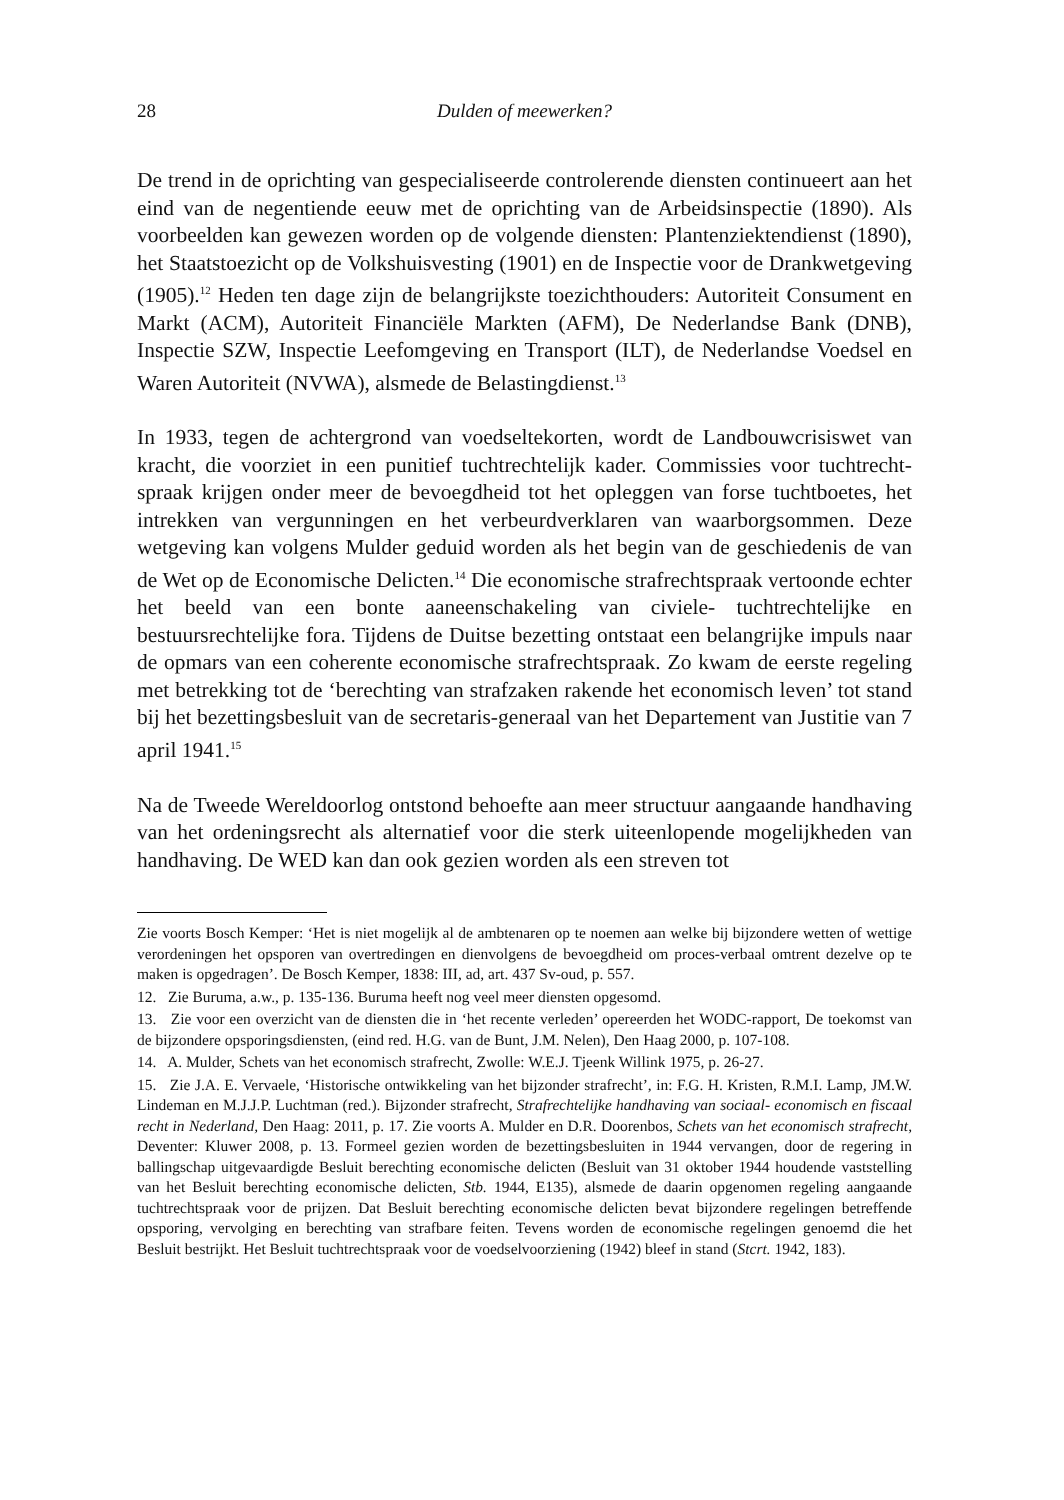28 Dulden of meewerken?
De trend in de oprichting van gespecialiseerde controlerende diensten continueert aan het eind van de negentiende eeuw met de oprichting van de Arbeidsinspectie (1890). Als voorbeelden kan gewezen worden op de volgende diensten: Plantenziek­tendienst (1890), het Staatstoezicht op de Volkshuisvesting (1901) en de Inspectie voor de Drankwetgeving (1905).<sup>12</sup> Heden ten dage zijn de belangrijkste toezichthouders: Autoriteit Consument en Markt (ACM), Autoriteit Financiële Markten (AFM), De Nederlandse Bank (DNB), Inspectie SZW, Inspectie Leefomgeving en Transport (ILT), de Nederlandse Voedsel en Waren Autoriteit (NVWA), alsmede de Belastingdienst.<sup>13</sup>
In 1933, tegen de achtergrond van voedseltekorten, wordt de Landbouwcrisiswet van kracht, die voorziet in een punitief tuchtrechtelijk kader. Commissies voor tuchtrecht­spraak krijgen onder meer de bevoegdheid tot het opleggen van forse tuchtboetes, het intrekken van vergunningen en het verbeurdverklaren van waarborgsommen. Deze wetgeving kan volgens Mulder geduid worden als het begin van de geschiedenis de van de Wet op de Economische Delicten.<sup>14</sup> Die economische strafrechtspraak vertoonde echter het beeld van een bonte aaneenschakeling van civiele- tuchtrechtelijke en bestuursrechtelijke fora. Tijdens de Duitse bezetting ontstaat een belangrijke impuls naar de opmars van een coherente economische strafrechtspraak. Zo kwam de eerste regeling met betrekking tot de ‘berechting van strafzaken rakende het economisch leven’ tot stand bij het bezettingsbesluit van de secretaris-generaal van het Departe­ment van Justitie van 7 april 1941.<sup>15</sup>
Na de Tweede Wereldoorlog ontstond behoefte aan meer structuur aangaande handhaving van het ordeningsrecht als alternatief voor die sterk uiteenlopende moge­lijkheden van handhaving. De WED kan dan ook gezien worden als een streven tot
Zie voorts Bosch Kemper: ‘Het is niet mogelijk al de ambtenaren op te noemen aan welke bij bijzondere wetten of wettige verordeningen het opsporen van overtredingen en dienvolgens de bevoegdheid om proces-verbaal omtrent dezelve op te maken is opgedragen’. De Bosch Kemper, 1838: III, ad, art. 437 Sv-oud, p. 557.
12. Zie Buruma, a.w., p. 135-136. Buruma heeft nog veel meer diensten opgesomd.
13. Zie voor een overzicht van de diensten die in ‘het recente verleden’ opereerden het WODC-rapport, De toekomst van de bijzondere opsporingsdiensten, (eind red. H.G. van de Bunt, J.M. Nelen), Den Haag 2000, p. 107-108.
14. A. Mulder, Schets van het economisch strafrecht, Zwolle: W.E.J. Tjeenk Willink 1975, p. 26-27.
15. Zie J.A. E. Vervaele, ‘Historische ontwikkeling van het bijzonder strafrecht’, in: F.G. H. Kristen, R.M.I. Lamp, JM.W. Lindeman en M.J.J.P. Luchtman (red.). Bijzonder strafrecht, Strafrechtelijke hand­having van sociaal- economisch en fiscaal recht in Nederland, Den Haag: 2011, p. 17. Zie voorts A. Mulder en D.R. Doorenbos, Schets van het economisch strafrecht, Deventer: Kluwer 2008, p. 13. Formeel gezien worden de bezettingsbesluiten in 1944 vervangen, door de regering in ballingschap uitgevaardigde Besluit berechting economische delicten (Besluit van 31 oktober 1944 houdende vaststelling van het Besluit berechting economische delicten, Stb. 1944, E135), alsmede de daarin opgenomen regeling aan­gaande tuchtrechtspraak voor de prijzen. Dat Besluit berechting economische delicten bevat bijzon­dere regelingen betreffende opsporing, vervolging en berechting van strafbare feiten. Tevens worden de economische regelingen genoemd die het Besluit bestrijkt. Het Besluit tuchtrechtspraak voor de voedselvoorziening (1942) bleef in stand (Stcrt. 1942, 183).